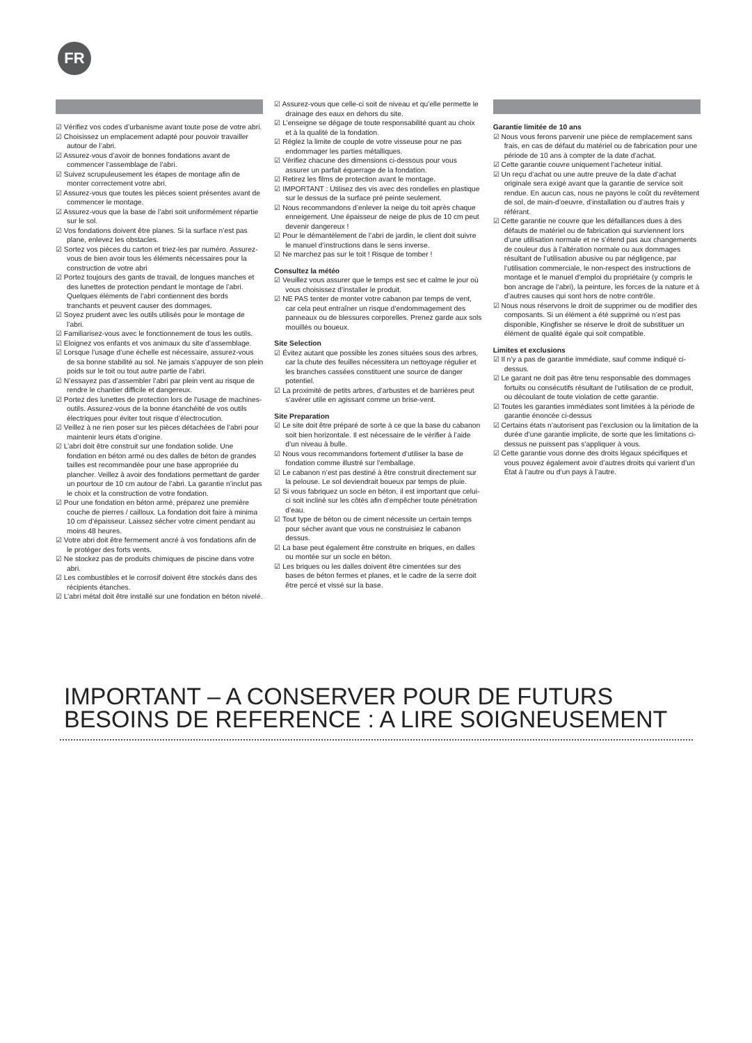FR
☑ Vérifiez vos codes d’urbanisme avant toute pose de votre abri.
☑ Choisissez un emplacement adapté pour pouvoir travailler autour de l’abri.
☑ Assurez-vous d’avoir de bonnes fondations avant de commencer l’assemblage de l’abri.
☑ Suivez scrupuleusement les étapes de montage afin de monter correctement votre abri.
☑ Assurez-vous que toutes les pièces soient présentes avant de commencer le montage.
☑ Assurez-vous que la base de l’abri soit uniformément répartie sur le sol.
☑ Vos fondations doivent être planes. Si la surface n’est pas plane, enlevez les obstacles.
☑ Sortez vos pièces du carton et triez-les par numéro. Assurez-vous de bien avoir tous les éléments nécessaires pour la construction de votre abri
☑ Portez toujours des gants de travail, de longues manches et des lunettes de protection pendant le montage de l’abri. Quelques éléments de l’abri contiennent des bords tranchants et peuvent causer des dommages.
☑ Soyez prudent avec les outils utilisés pour le montage de l’abri.
☑ Familiarisez-vous avec le fonctionnement de tous les outils.
☑ Eloignez vos enfants et vos animaux du site d’assemblage.
☑ Lorsque l’usage d’une échelle est nécessaire, assurez-vous de sa bonne stabilité au sol. Ne jamais s’appuyer de son plein poids sur le toit ou tout autre partie de l’abri.
☑ N’essayez pas d’assembler l’abri par plein vent au risque de rendre le chantier difficile et dangereux.
☑ Portez des lunettes de protection lors de l’usage de machines-outils. Assurez-vous de la bonne étanchéité de vos outils électriques pour éviter tout risque d’électrocution.
☑ Veillez à ne rien poser sur les pièces détachées de l’abri pour maintenir leurs états d’origine.
☑ L’abri doit être construit sur une fondation solide. Une fondation en béton armé ou des dalles de béton de grandes tailles est recommandée pour une base appropriée du plancher. Veillez à avoir des fondations permettant de garder un pourtour de 10 cm autour de l’abri. La garantie n’inclut pas le choix et la construction de votre fondation.
☑ Pour une fondation en béton armé, préparez une première couche de pierres / cailloux. La fondation doit faire à minima 10 cm d’épaisseur. Laissez sécher votre ciment pendant au moins 48 heures.
☑ Votre abri doit être fermement ancré à vos fondations afin de le protéger des forts vents.
☑ Ne stockez pas de produits chimiques de piscine dans votre abri.
☑ Les combustibles et le corrosif doivent être stockés dans des récipients étanches.
☑ L’abri métal doit être installé sur une fondation en béton nivelé.
☑ Assurez-vous que celle-ci soit de niveau et qu’elle permette le drainage des eaux en dehors du site.
☑ L’enseigne se dégage de toute responsabilité quant au choix et à la qualité de la fondation.
☑ Réglez la limite de couple de votre visseuse pour ne pas endommager les parties métalliques.
☑ Vérifiez chacune des dimensions ci-dessous pour vous assurer un parfait équerrage de la fondation.
☑ Retirez les films de protection avant le montage.
☑ IMPORTANT : Utilisez des vis avec des rondelles en plastique sur le dessus de la surface pré peinte seulement.
☑ Nous recommandons d’enlever la neige du toit après chaque enneigement. Une épaisseur de neige de plus de 10 cm peut devenir dangereux !
☑ Pour le démantèlement de l’abri de jardin, le client doit suivre le manuel d’instructions dans le sens inverse.
☑ Ne marchez pas sur le toit ! Risque de tomber !
Consultez la météo
☑ Veuillez vous assurer que le temps est sec et calme le jour où vous choisissez d’installer le produit.
☑ NE PAS tenter de monter votre cabanon par temps de vent, car cela peut entraîner un risque d’endommagement des panneaux ou de blessures corporelles. Prenez garde aux sols mouillés ou boueux.
Site Selection
☑ Évitez autant que possible les zones situées sous des arbres, car la chute des feuilles nécessitera un nettoyage régulier et les branches cassées constituent une source de danger potentiel.
☑ La proximité de petits arbres, d’arbustes et de barrières peut s’avérer utile en agissant comme un brise-vent.
Site Preparation
☑ Le site doit être préparé de sorte à ce que la base du cabanon soit bien horizontale. Il est nécessaire de le vérifier à l’aide d’un niveau à bulle.
☑ Nous vous recommandons fortement d’utiliser la base de fondation comme illustré sur l’emballage.
☑ Le cabanon n’est pas destiné à être construit directement sur la pelouse. Le sol deviendrait boueux par temps de pluie.
☑ Si vous fabriquez un socle en béton, il est important que celui-ci soit incliné sur les côtés afin d’empêcher toute pénétration d’eau.
☑ Tout type de béton ou de ciment nécessite un certain temps pour sécher avant que vous ne construisiez le cabanon dessus.
☑ La base peut également être construite en briques, en dalles ou montée sur un socle en béton.
☑ Les briques ou les dalles doivent être cimentées sur des bases de béton fermes et planes, et le cadre de la serre doit être percé et vissé sur la base.
Garantie limitée de 10 ans
☑ Nous vous ferons parvenir une pièce de remplacement sans frais, en cas de défaut du matériel ou de fabrication pour une période de 10 ans à compter de la date d’achat.
☑ Cette garantie couvre uniquement l’acheteur initial.
☑ Un reçu d’achat ou une autre preuve de la date d’achat originale sera exigé avant que la garantie de service soit rendue. En aucun cas, nous ne payons le coût du revêtement de sol, de main-d’oeuvre, d’installation ou d’autres frais y référant.
☑ Cette garantie ne couvre que les défaillances dues à des défauts de matériel ou de fabrication qui surviennent lors d’une utilisation normale et ne s’étend pas aux changements de couleur dus à l’altération normale ou aux dommages résultant de l’utilisation abusive ou par négligence, par l’utilisation commerciale, le non-respect des instructions de montage et le manuel d’emploi du propriétaire (y compris le bon ancrage de l’abri), la peinture, les forces de la nature et à d’autres causes qui sont hors de notre contrôle.
☑ Nous nous réservons le droit de supprimer ou de modifier des composants. Si un élément a été supprimé ou n’est pas disponible, Kingfisher se réserve le droit de substituer un élément de qualité égale qui soit compatible.
Limites et exclusions
☑ Il n’y a pas de garantie immédiate, sauf comme indiqué ci-dessus.
☑ Le garant ne doit pas être tenu responsable des dommages fortuits ou consécutifs résultant de l’utilisation de ce produit, ou découlant de toute violation de cette garantie.
☑ Toutes les garanties immédiates sont limitées à la période de garantie énoncée ci-dessus
☑ Certains états n’autorisent pas l’exclusion ou la limitation de la durée d’une garantie implicite, de sorte que les limitations ci-dessus ne puissent pas s’appliquer à vous.
☑ Cette garantie vous donne des droits légaux spécifiques et vous pouvez également avoir d’autres droits qui varient d’un État à l’autre ou d’un pays à l’autre.
IMPORTANT – A CONSERVER POUR DE FUTURS
BESOINS DE REFERENCE : A LIRE SOIGNEUSEMENT